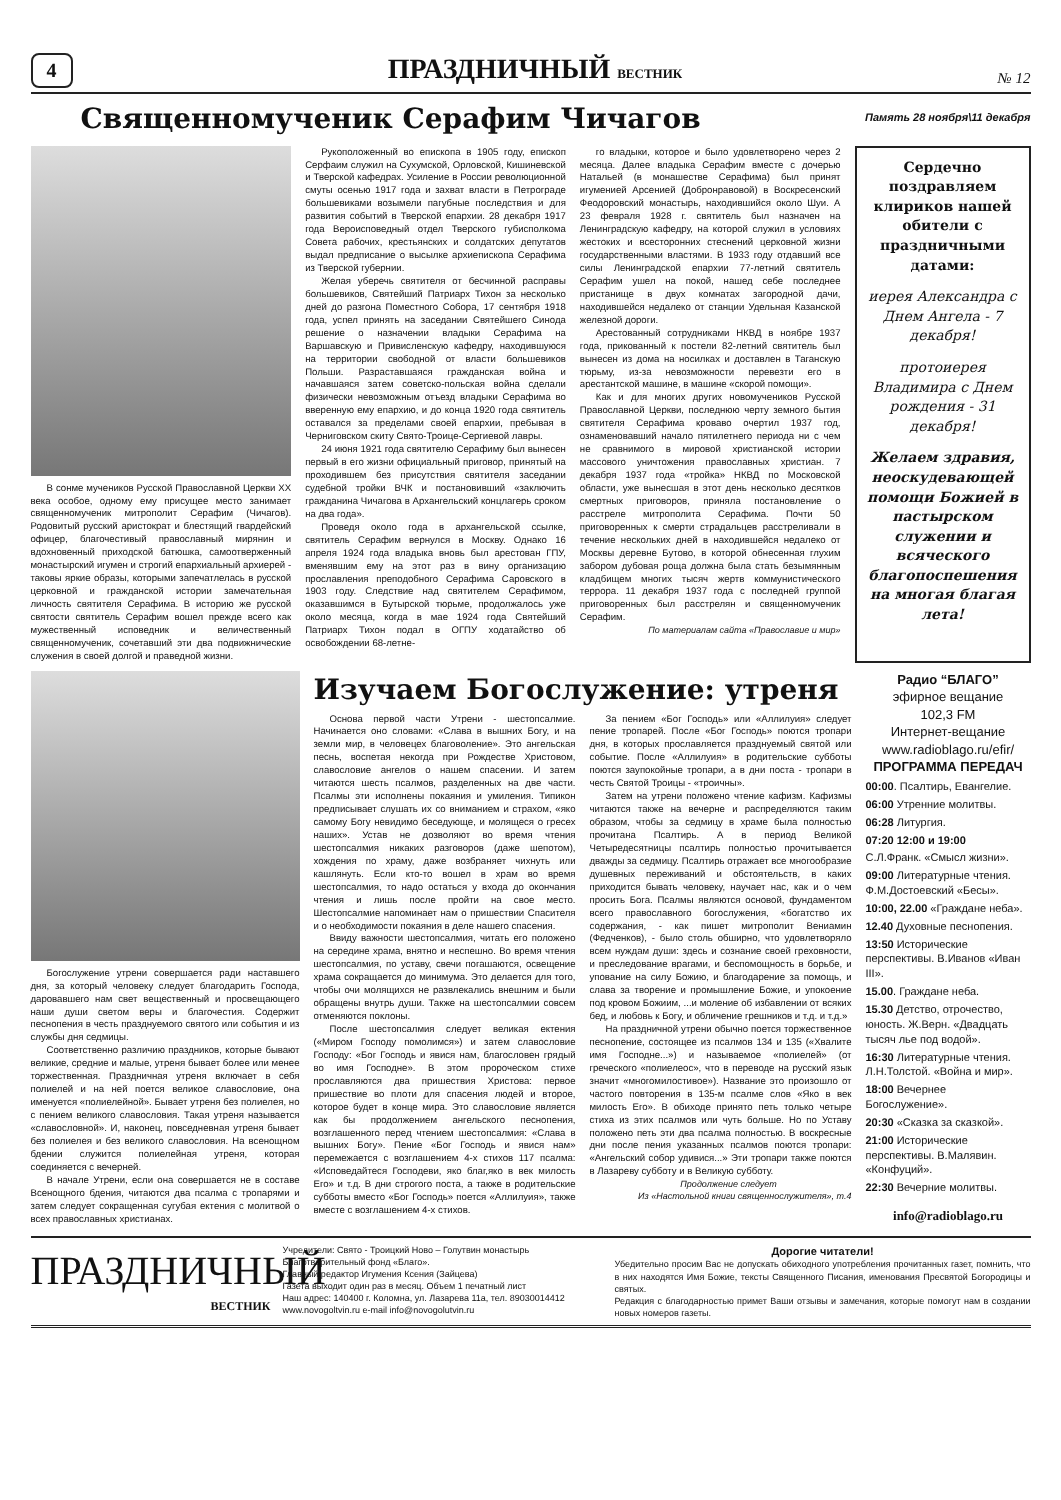4 ПРАЗДНИЧНЫЙ ВЕСТНИК № 12
Священномученик Серафим Чичагов
Память 28 ноября\11 декабря
В сонме мучеников Русской Православной Церкви XX века особое, одному ему присущее место занимает священномученик митрополит Серафим (Чичагов). Родовитый русский аристократ и блестящий гвардейский офицер, благочестивый православный мирянин и вдохновенный приходской батюшка, самоотверженный монастырский игумен и строгий епархиальный архиерей - таковы яркие образы, которыми запечатлелась в русской церковной и гражданской истории замечательная личность святителя Серафима. В историю же русской святости святитель Серафим вошел прежде всего как мужественный исповедник и величественный священномученик, сочетавший эти два подвижнические служения в своей долгой и праведной жизни.
Рукоположенный во епископа в 1905 году, епископ Серфаим служил на Сухумской, Орловской, Кишиневской и Тверской кафедрах. Усиление в России революционной смуты осенью 1917 года и захват власти в Петрограде большевиками возымели пагубные последствия и для развития событий в Тверской епархии. 28 декабря 1917 года Вероисповедный отдел Тверского губисполкома Совета рабочих, крестьянских и солдатских депутатов выдал предписание о высылке архиепископа Серафима из Тверской губернии.
Желая уберечь святителя от бесчинной расправы большевиков, Святейший Патриарх Тихон за несколько дней до разгона Поместного Собора, 17 сентября 1918 года, успел принять на заседании Святейшего Синода решение о назначении владыки Серафима на Варшавскую и Привисленскую кафедру, находившуюся на территории свободной от власти большевиков Польши. Разраставшаяся гражданская война и начавшаяся затем советско-польская война сделали физически невозможным отъезд владыки Серафима во вверенную ему епархию, и до конца 1920 года святитель оставался за пределами своей епархии, пребывая в Черниговском скиту Свято-Троице-Сергиевой лавры.
24 июня 1921 года святителю Серафиму был вынесен первый в его жизни официальный приговор, принятый на проходившем без присутствия святителя заседании судебной тройки ВЧК и постановивший «заключить гражданина Чичагова в Архангельский концлагерь сроком на два года».
Проведя около года в архангельской ссылке, святитель Серафим вернулся в Москву. Однако 16 апреля 1924 года владыка вновь был арестован ГПУ, вменявшим ему на этот раз в вину организацию прославления преподобного Серафима Саровского в 1903 году. Следствие над святителем Серафимом, оказавшимся в Бутырской тюрьме, продолжалось уже около месяца, когда в мае 1924 года Святейший Патриарх Тихон подал в ОГПУ ходатайство об освобождении 68-летне-
го владыки, которое и было удовлетворено через 2 месяца. Далее владыка Серафим вместе с дочерью Натальей (в монашестве Серафима) был принят игуменией Арсенией (Добронравовой) в Воскресенский Феодоровский монастырь, находившийся около Шуи. А 23 февраля 1928 г. святитель был назначен на Ленинградскую кафедру, на которой служил в условиях жестоких и всесторонних стеснений церковной жизни государственными властями. В 1933 году отдавший все силы Ленинградской епархии 77-летний святитель Серафим ушел на покой, нашед себе последнее пристанище в двух комнатах загородной дачи, находившейся недалеко от станции Удельная Казанской железной дороги.
Арестованный сотрудниками НКВД в ноябре 1937 года, прикованный к постели 82-летний святитель был вынесен из дома на носилках и доставлен в Таганскую тюрьму, из-за невозможности перевезти его в арестантской машине, в машине «скорой помощи».
Как и для многих других новомучеников Русской Православной Церкви, последнюю черту земного бытия святителя Серафима кроваво очертил 1937 год, ознаменовавший начало пятилетнего периода ни с чем не сравнимого в мировой христианской истории массового уничтожения православных христиан. 7 декабря 1937 года «тройка» НКВД по Московской области, уже вынесшая в этот день несколько десятков смертных приговоров, приняла постановление о расстреле митрополита Серафима. Почти 50 приговоренных к смерти страдальцев расстреливали в течение нескольких дней в находившейся недалеко от Москвы деревне Бутово, в которой обнесенная глухим забором дубовая роща должна была стать безымянным кладбищем многих тысяч жертв коммунистического террора. 11 декабря 1937 года с последней группой приговоренных был расстрелян и священномученик Серафим.
По материалам сайта «Православие и мир»
Сердечно поздравляем клириков нашей обители с праздничными датами:
иерея Александра с Днем Ангела - 7 декабря!
протоиерея Владимира с Днем рождения - 31 декабря!
Желаем здравия, неоскудевающей помощи Божией в пастырском служении и всяческого благопоспешения на многая благая лета!
Богослужение утрени совершается ради наставшего дня, за который человеку следует благодарить Господа, даровавшего нам свет вещественный и просвещающего наши души светом веры и благочестия. Содержит песнопения в честь празднуемого святого или события и из службы дня седмицы.
Соответственно различию праздников, которые бывают великие, средние и малые, утреня бывает более или менее торжественная. Праздничная утреня включает в себя полиелей и на ней поется великое славословие, она именуется «полиелейной». Бывает утреня без полиелея, но с пением великого славословия. Такая утреня называется «славословной». И, наконец, повседневная утреня бывает без полиелея и без великого славословия. На всенощном бдении служится полиелейная утреня, которая соединяется с вечерней.
В начале Утрени, если она совершается не в составе Всенощного бдения, читаются два псалма с тропарями и затем следует сокращенная сугубая ектения с молитвой о всех православных христианах.
Изучаем Богослужение: утреня
Основа первой части Утрени - шестопсалмие. Начинается оно словами: «Слава в вышних Богу, и на земли мир, в человецех благоволение». Это ангельская песнь, воспетая некогда при Рождестве Христовом, славословие ангелов о нашем спасении. И затем читаются шесть псалмов, разделенных на две части. Псалмы эти исполнены покаяния и умиления. Типикон предписывает слушать их со вниманием и страхом, «яко самому Богу невидимо беседующе, и молящеся о гресех наших». Устав не дозволяют во время чтения шестопсалмия никаких разговоров (даже шепотом), хождения по храму, даже возбраняет чихнуть или кашлянуть. Если кто-то вошел в храм во время шестопсалмия, то надо остаться у входа до окончания чтения и лишь после пройти на свое место. Шестопсалмие напоминает нам о пришествии Спасителя и о необходимости покаяния в деле нашего спасения.
Ввиду важности шестопсалмия, читать его положено на середине храма, внятно и неспешно. Во время чтения шестопсалмия, по уставу, свечи погашаются, освещение храма сокращается до минимума. Это делается для того, чтобы очи молящихся не развлекались внешним и были обращены внутрь души. Также на шестопсалмии совсем отменяются поклоны.
После шестопсалмия следует великая ектения («Миром Господу помолимся») и затем славословие Господу: «Бог Господь и явися нам, благословен грядый во имя Господне». В этом пророческом стихе прославляются два пришествия Христова: первое пришествие во плоти для спасения людей и второе, которое будет в конце мира. Это славословие является как бы продолжением ангельского песнопения, возглашенного перед чтением шестопсалмия: «Слава в вышних Богу». Пение «Бог Господь и явися нам» перемежается с возглашением 4-х стихов 117 псалма: «Исповедайтеся Господеви, яко благ,яко в век милость Его» и т.д. В дни строгого поста, а также в родительские субботы вместо «Бог Господь» поется «Аллилуия», также вместе с возглашением 4-х стихов.
За пением «Бог Господь» или «Аллилуия» следует пение тропарей. После «Бог Господь» поются тропари дня, в которых прославляется празднуемый святой или событие. После «Аллилуия» в родительские субботы поются заупокойные тропари, а в дни поста - тропари в честь Святой Троицы - «троичны».
Затем на утрени положено чтение кафизм. Кафизмы читаются также на вечерне и распределяются таким образом, чтобы за седмицу в храме была полностью прочитана Псалтирь. А в период Великой Четыредесятницы псалтирь полностью прочитывается дважды за седмицу. Псалтирь отражает все многообразие душевных переживаний и обстоятельств, в каких приходится бывать человеку, научает нас, как и о чем просить Бога. Псалмы являются основой, фундаментом всего православного богослужения, «богатство их содержания, - как пишет митрополит Вениамин (Федченков), - было столь обширно, что удовлетворяло всем нуждам души: здесь и сознание своей греховности, и преследование врагами, и беспомощность в борьбе, и упование на силу Божию, и благодарение за помощь, и слава за творение и промышление Божие, и упокоение под кровом Божиим, ...и моление об избавлении от всяких бед, и любовь к Богу, и обличение грешников и т.д. и т.д.»
На праздничной утрени обычно поется торжественное песнопение, состоящее из псалмов 134 и 135 («Хвалите имя Господне...») и называемое «полиелей» (от греческого «полиелеос», что в переводе на русский язык значит «многомилостивое»). Название это произошло от частого повторения в 135-м псалме слов «Яко в век милость Его». В обиходе принято петь только четыре стиха из этих псалмов или чуть больше. Но по Уставу положено петь эти два псалма полностью. В воскресные дни после пения указанных псалмов поются тропари: «Ангельский собор удивися...» Эти тропари также поются в Лазареву субботу и в Великую субботу.
Продолжение следует
Из «Настольной книги священнослужителя», т.4
Радио “БЛАГО”
эфирное вещание
102,3 FM
Интернет-вещание
www.radioblago.ru/efir/
ПРОГРАММА ПЕРЕДАЧ
00:00. Псалтирь, Евангелие.
06:00 Утренние молитвы.
06:28 Литургия.
07:20 12:00 и 19:00
С.Л.Франк. «Смысл жизни».
09:00 Литературные чтения. Ф.М.Достоевский «Бесы».
10:00, 22.00 «Граждане неба».
12.40 Духовные песнопения.
13:50 Исторические перспективы. В.Иванов «Иван III».
15.00. Граждане неба.
15.30 Детство, отрочество, юность. Ж.Верн. «Двадцать тысяч лье под водой».
16:30 Литературные чтения. Л.Н.Толстой. «Война и мир».
18:00 Вечернее Богослужение».
20:30 «Сказка за сказкой».
21:00 Исторические перспективы. В.Малявин. «Конфуций».
22:30 Вечерние молитвы.
info@radioblago.ru
ПРАЗДНИЧНЫЙ
ВЕСТНИК
Учредители: Свято - Троицкий Ново – Голутвин монастырь
Благотворительный фонд «Благо».
Главный редактор Игумения Ксения (Зайцева)
Газета выходит один раз в месяц. Объем 1 печатный лист
Наш адрес: 140400 г. Коломна, ул. Лазарева 11а, тел. 89030014412
www.novogoltvin.ru e-mail info@novogolutvin.ru
Дорогие читатели!
Убедительно просим Вас не допускать обиходного употребления прочитанных газет, помнить, что в них находятся Имя Божие, тексты Священного Писания, именования Пресвятой Богородицы и святых.
Редакция с благодарностью примет Ваши отзывы и замечания, которые помогут нам в создании новых номеров газеты.